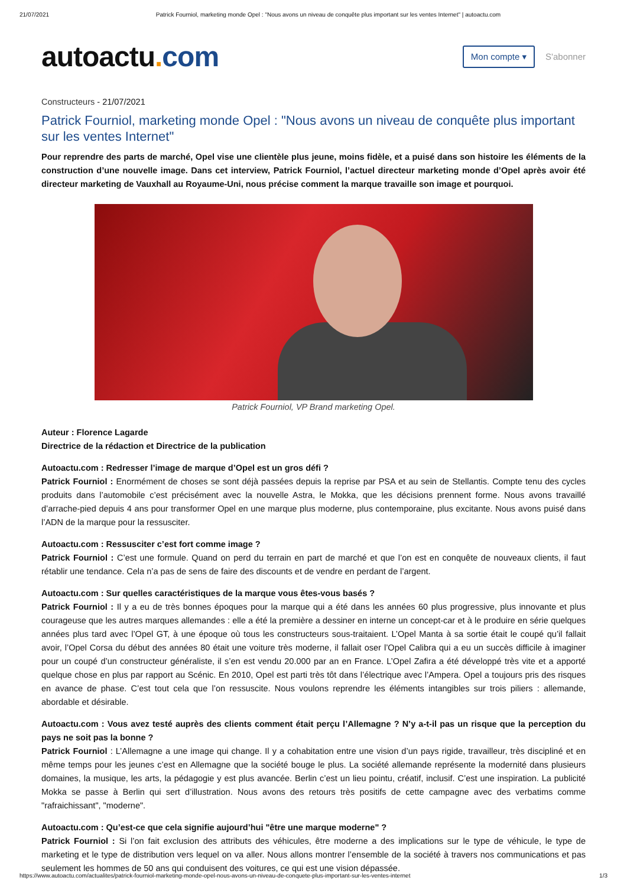21/07/2021 Patrick Fourniol, marketing monde Opel : "Nous avons un niveau de conquête plus important sur les ventes Internet" | autoactu.com
autoactu. com
Mon compte ▾ S'abonner
Constructeurs - 21/07/2021
Patrick Fourniol, marketing monde Opel : "Nous avons un niveau de conquête plus important sur les ventes Internet"
Pour reprendre des parts de marché, Opel vise une clientèle plus jeune, moins fidèle, et a puisé dans son histoire les éléments de la construction d’une nouvelle image. Dans cet interview, Patrick Fourniol, l’actuel directeur marketing monde d’Opel après avoir été directeur marketing de Vauxhall au Royaume-Uni, nous précise comment la marque travaille son image et pourquoi.
Patrick Fourniol, VP Brand marketing Opel.
Auteur : Florence Lagarde
Directrice de la rédaction et Directrice de la publication
Autoactu.com : Redresser l’image de marque d’Opel est un gros défi ?
Patrick Fourniol : Enormément de choses se sont déjà passées depuis la reprise par PSA et au sein de Stellantis. Compte tenu des cycles produits dans l’automobile c’est précisément avec la nouvelle Astra, le Mokka, que les décisions prennent forme. Nous avons travaillé d’arrache-pied depuis 4 ans pour transformer Opel en une marque plus moderne, plus contemporaine, plus excitante. Nous avons puisé dans l’ADN de la marque pour la ressusciter.
Autoactu.com : Ressusciter c’est fort comme image ?
Patrick Fourniol : C’est une formule. Quand on perd du terrain en part de marché et que l’on est en conquête de nouveaux clients, il faut rétablir une tendance. Cela n’a pas de sens de faire des discounts et de vendre en perdant de l’argent.
Autoactu.com : Sur quelles caractéristiques de la marque vous êtes-vous basés ?
Patrick Fourniol : Il y a eu de très bonnes époques pour la marque qui a été dans les années 60 plus progressive, plus innovante et plus courageuse que les autres marques allemandes : elle a été la première a dessiner en interne un concept-car et à le produire en série quelques années plus tard avec l’Opel GT, à une époque où tous les constructeurs sous-traitaient. L’Opel Manta à sa sortie était le coupé qu’il fallait avoir, l’Opel Corsa du début des années 80 était une voiture très moderne, il fallait oser l’Opel Calibra qui a eu un succès difficile à imaginer pour un coupé d’un constructeur généraliste, il s’en est vendu 20.000 par an en France. L’Opel Zafira a été développé très vite et a apporté quelque chose en plus par rapport au Scénic. En 2010, Opel est parti très tôt dans l’électrique avec l’Ampera. Opel a toujours pris des risques en avance de phase. C’est tout cela que l’on ressuscite. Nous voulons reprendre les éléments intangibles sur trois piliers : allemande, abordable et désirable.
Autoactu.com : Vous avez testé auprès des clients comment était perçu l’Allemagne ? N’y a-t-il pas un risque que la perception du pays ne soit pas la bonne ?
Patrick Fourniol : L’Allemagne a une image qui change. Il y a cohabitation entre une vision d’un pays rigide, travailleur, très discipliné et en même temps pour les jeunes c’est en Allemagne que la société bouge le plus. La société allemande représente la modernité dans plusieurs domaines, la musique, les arts, la pédagogie y est plus avancée. Berlin c’est un lieu pointu, créatif, inclusif. C’est une inspiration. La publicité Mokka se passe à Berlin qui sert d’illustration. Nous avons des retours très positifs de cette campagne avec des verbatims comme "rafraichissant", "moderne".
Autoactu.com : Qu’est-ce que cela signifie aujourd’hui "être une marque moderne" ?
Patrick Fourniol : Si l’on fait exclusion des attributs des véhicules, être moderne a des implications sur le type de véhicule, le type de marketing et le type de distribution vers lequel on va aller. Nous allons montrer l’ensemble de la société à travers nos communications et pas seulement les hommes de 50 ans qui conduisent des voitures, ce qui est une vision dépassée.
https://www.autoactu.com/actualites/patrick-fourniol-marketing-monde-opel-nous-avons-un-niveau-de-conquete-plus-important-sur-les-ventes-internet 1/3